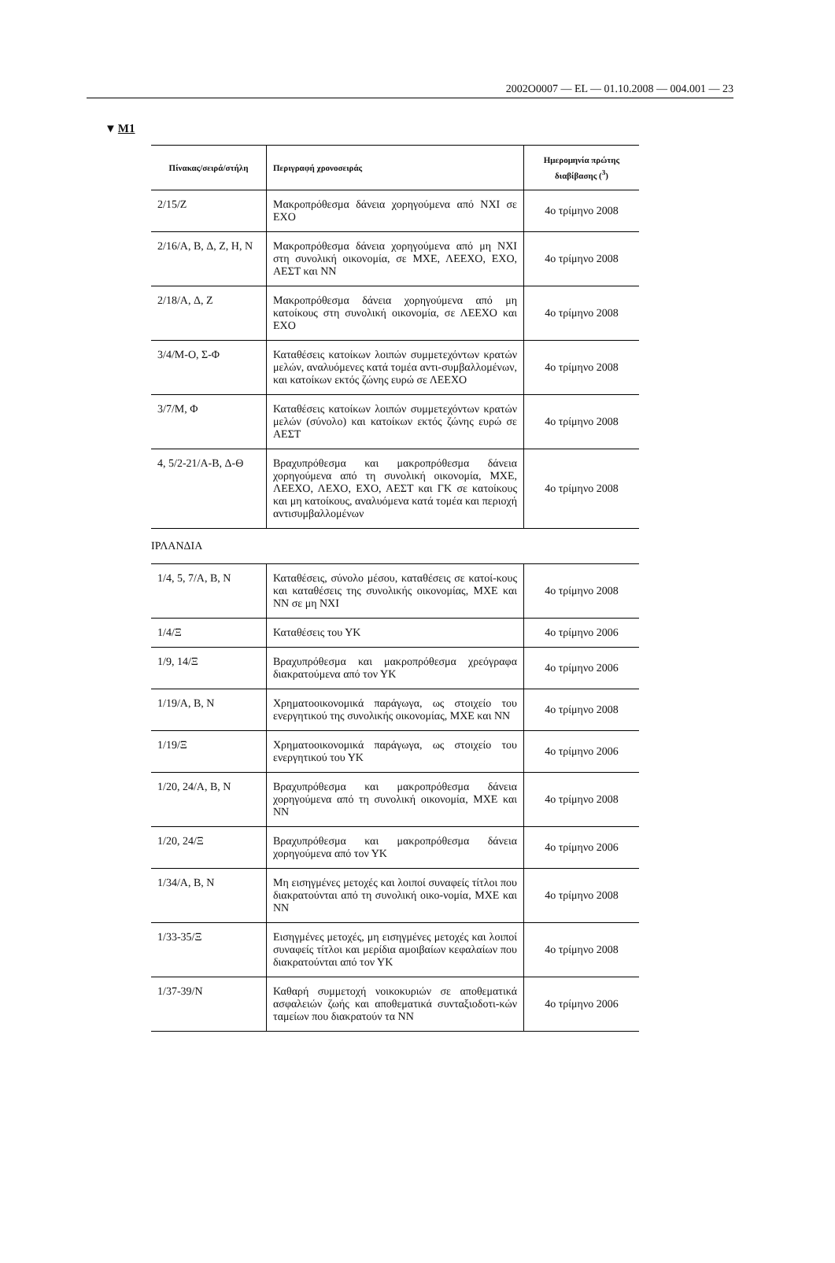2002O0007 — EL — 01.10.2008 — 004.001 — 23
▼M1
| Πίνακας/σειρά/στήλη | Περιγραφή χρονοσειράς | Ημερομηνία πρώτης διαβίβασης (<sup>3</sup>) |
| --- | --- | --- |
| 2/15/Z | Μακροπρόθεσμα δάνεια χορηγούμενα από ΝΧΙ σε ΕΧΟ | 4ο τρίμηνο 2008 |
| 2/16/A, B, Δ, Z, H, N | Μακροπρόθεσμα δάνεια χορηγούμενα από μη ΝΧΙ στη συνολική οικονομία, σε ΜΧΕ, ΛΕΕΧΟ, ΕΧΟ, ΑΕΣΤ και ΝΝ | 4ο τρίμηνο 2008 |
| 2/18/A, Δ, Z | Μακροπρόθεσμα δάνεια χορηγούμενα από μη κατοίκους στη συνολική οικονομία, σε ΛΕΕΧΟ και ΕΧΟ | 4ο τρίμηνο 2008 |
| 3/4/M-O, Σ-Φ | Καταθέσεις κατοίκων λοιπών συμμετεχόντων κρατών μελών, αναλυόμενες κατά τομέα αντι-συμβαλλομένων, και κατοίκων εκτός ζώνης ευρώ σε ΛΕΕΧΟ | 4ο τρίμηνο 2008 |
| 3/7/M, Φ | Καταθέσεις κατοίκων λοιπών συμμετεχόντων κρατών μελών (σύνολο) και κατοίκων εκτός ζώνης ευρώ σε ΑΕΣΤ | 4ο τρίμηνο 2008 |
| 4, 5/2-21/A-B, Δ-Θ | Βραχυπρόθεσμα και μακροπρόθεσμα δάνεια χορηγούμενα από τη συνολική οικονομία, ΜΧΕ, ΛΕΕΧΟ, ΛΕΧΟ, ΕΧΟ, ΑΕΣΤ και ΓΚ σε κατοίκους και μη κατοίκους, αναλυόμενα κατά τομέα και περιοχή αντισυμβαλλομένων | 4ο τρίμηνο 2008 |
| ΙΡΛΑΝΔΙΑ | | |
| 1/4, 5, 7/A, B, N | Καταθέσεις, σύνολο μέσου, καταθέσεις σε κατοί-κους και καταθέσεις της συνολικής οικονομίας, ΜΧΕ και ΝΝ σε μη ΝΧΙ | 4ο τρίμηνο 2008 |
| 1/4/Ξ | Καταθέσεις του ΥΚ | 4ο τρίμηνο 2006 |
| 1/9, 14/Ξ | Βραχυπρόθεσμα και μακροπρόθεσμα χρεόγραφα διακρατούμενα από τον ΥΚ | 4ο τρίμηνο 2006 |
| 1/19/A, B, N | Χρηματοοικονομικά παράγωγα, ως στοιχείο του ενεργητικού της συνολικής οικονομίας, ΜΧΕ και ΝΝ | 4ο τρίμηνο 2008 |
| 1/19/Ξ | Χρηματοοικονομικά παράγωγα, ως στοιχείο του ενεργητικού του ΥΚ | 4ο τρίμηνο 2006 |
| 1/20, 24/A, B, N | Βραχυπρόθεσμα και μακροπρόθεσμα δάνεια χορηγούμενα από τη συνολική οικονομία, ΜΧΕ και ΝΝ | 4ο τρίμηνο 2008 |
| 1/20, 24/Ξ | Βραχυπρόθεσμα και μακροπρόθεσμα δάνεια χορηγούμενα από τον ΥΚ | 4ο τρίμηνο 2006 |
| 1/34/A, B, N | Μη εισηγμένες μετοχές και λοιποί συναφείς τίτλοι που διακρατούνται από τη συνολική οικο-νομία, ΜΧΕ και ΝΝ | 4ο τρίμηνο 2008 |
| 1/33-35/Ξ | Εισηγμένες μετοχές, μη εισηγμένες μετοχές και λοιποί συναφείς τίτλοι και μερίδια αμοιβαίων κεφαλαίων που διακρατούνται από τον ΥΚ | 4ο τρίμηνο 2008 |
| 1/37-39/N | Καθαρή συμμετοχή νοικοκυριών σε αποθεματικά ασφαλειών ζωής και αποθεματικά συνταξιοδοτι-κών ταμείων που διακρατούν τα ΝΝ | 4ο τρίμηνο 2006 |